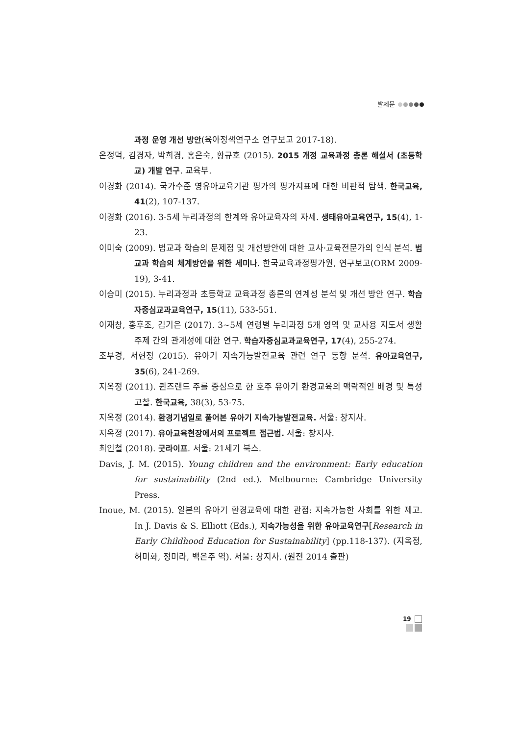발제문
과정 운영 개선 방안(육아정책연구소 연구보고 2017-18).
온정덕, 김경자, 박희경, 홍은숙, 황규호 (2015). 2015 개정 교육과정 총론 해설서 (초등학교) 개발 연구. 교육부.
이경화 (2014). 국가수준 영유아교육기관 평가의 평가지표에 대한 비판적 탐색. 한국교육, 41(2), 107-137.
이경화 (2016). 3-5세 누리과정의 한계와 유아교육자의 자세. 생태유아교육연구, 15(4), 1-23.
이미숙 (2009). 범교과 학습의 문제점 및 개선방안에 대한 교사·교육전문가의 인식 분석. 범교과 학습의 체계방안을 위한 세미나. 한국교육과정평가원, 연구보고(ORM 2009-19), 3-41.
이승미 (2015). 누리과정과 초등학교 교육과정 총론의 연계성 분석 및 개선 방안 연구. 학습자중심교과교육연구, 15(11), 533-551.
이재창, 홍후조, 김기은 (2017). 3~5세 연령별 누리과정 5개 영역 및 교사용 지도서 생활주제 간의 관계성에 대한 연구. 학습자중심교과교육연구, 17(4), 255-274.
조부경, 서현정 (2015). 유아기 지속가능발전교육 관련 연구 동향 분석. 유아교육연구, 35(6), 241-269.
지옥정 (2011). 퀸즈랜드 주를 중심으로 한 호주 유아기 환경교육의 맥락적인 배경 및 특성 고찰. 한국교육, 38(3), 53-75.
지옥정 (2014). 환경기념일로 풀어본 유아기 지속가능발전교육. 서울: 창지사.
지옥정 (2017). 유아교육현장에서의 프로젝트 접근법. 서울: 창지사.
최인철 (2018). 굿라이프. 서울: 21세기 북스.
Davis, J. M. (2015). Young children and the environment: Early education for sustainability (2nd ed.). Melbourne: Cambridge University Press.
Inoue, M. (2015). 일본의 유아기 환경교육에 대한 관점: 지속가능한 사회를 위한 제고. In J. Davis & S. Elliott (Eds.), 지속가능성을 위한 유아교육연구[Research in Early Childhood Education for Sustainability] (pp.118-137). (지옥정, 허미화, 정미라, 백은주 역). 서울: 창지사. (원전 2014 출판)
19